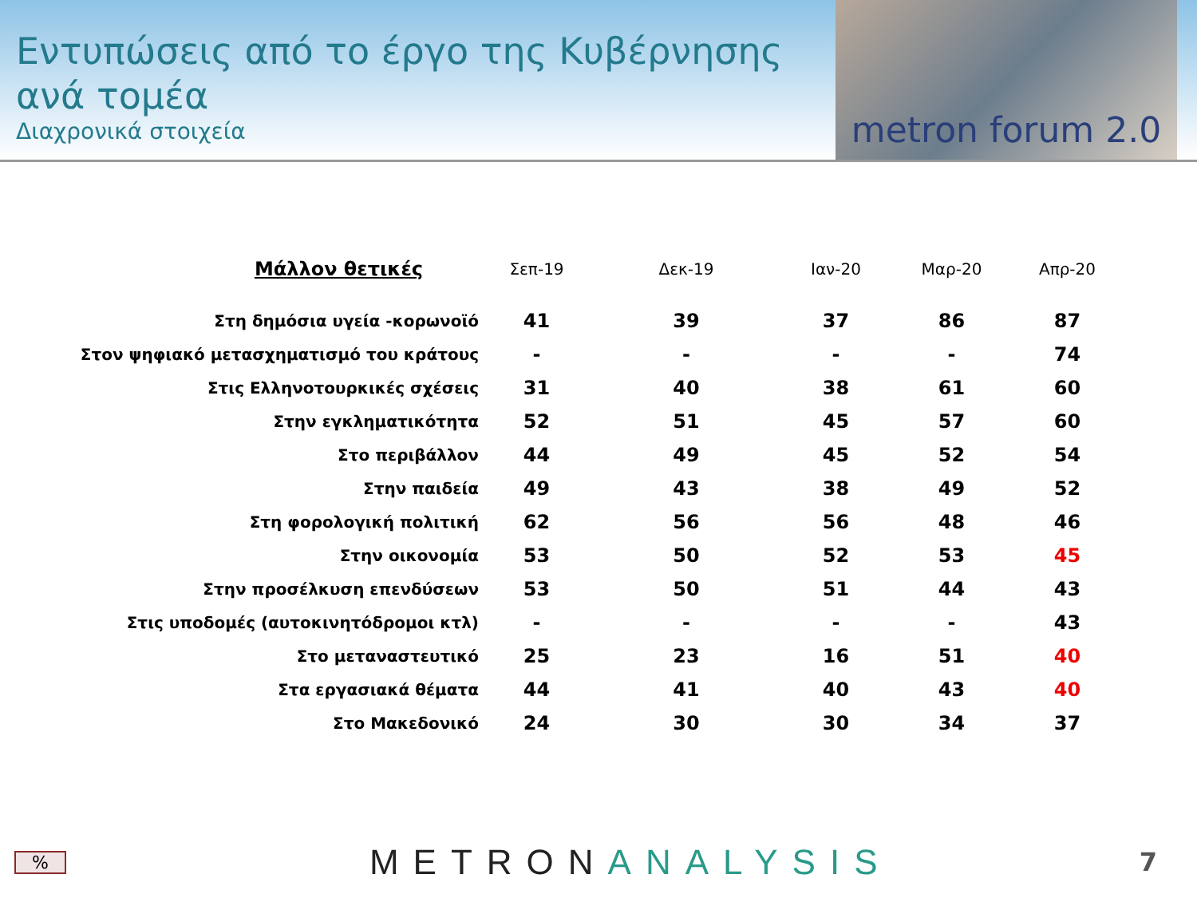Εντυπώσεις από το έργο της Κυβέρνησης ανά τομέα
Διαχρονικά στοιχεία
metron forum 2.0
| Μάλλον θετικές | Σεπ-19 | Δεκ-19 | Ιαν-20 | Μαρ-20 | Απρ-20 |
| --- | --- | --- | --- | --- | --- |
| Στη δημόσια υγεία -κορωνοϊό | 41 | 39 | 37 | 86 | 87 |
| Στον ψηφιακό μετασχηματισμό του κράτους | - | - | - | - | 74 |
| Στις Ελληνοτουρκικές σχέσεις | 31 | 40 | 38 | 61 | 60 |
| Στην εγκληματικότητα | 52 | 51 | 45 | 57 | 60 |
| Στο περιβάλλον | 44 | 49 | 45 | 52 | 54 |
| Στην παιδεία | 49 | 43 | 38 | 49 | 52 |
| Στη φορολογική πολιτική | 62 | 56 | 56 | 48 | 46 |
| Στην οικονομία | 53 | 50 | 52 | 53 | 45 |
| Στην προσέλκυση επενδύσεων | 53 | 50 | 51 | 44 | 43 |
| Στις υποδομές (αυτοκινητόδρομοι κτλ) | - | - | - | - | 43 |
| Στο μεταναστευτικό | 25 | 23 | 16 | 51 | 40 |
| Στα εργασιακά θέματα | 44 | 41 | 40 | 43 | 40 |
| Στο Μακεδονικό | 24 | 30 | 30 | 34 | 37 |
% METRONANALYSIS 7